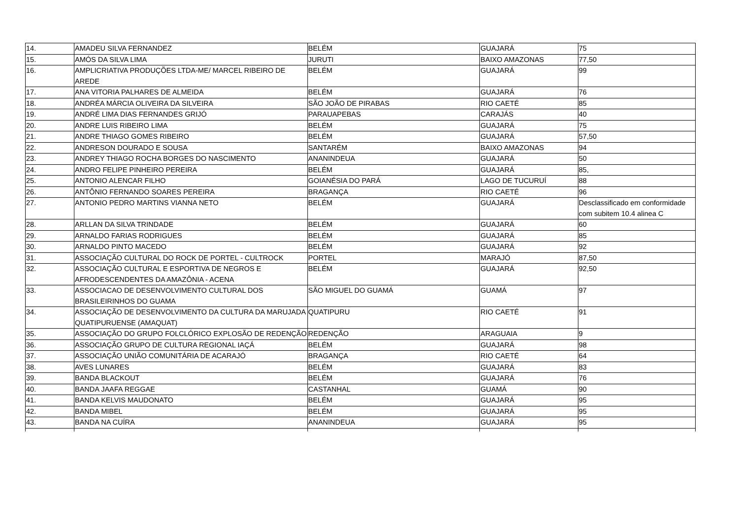| 14. | AMADEU SILVA FERNANDEZ | BELÉM | GUAJARÁ | 75 |
| 15. | AMÓS DA SILVA LIMA | JURUTI | BAIXO AMAZONAS | 77,50 |
| 16. | AMPLICRIATIVA PRODUÇÕES LTDA-ME/ MARCEL RIBEIRO DE AREDE | BELÉM | GUAJARÁ | 99 |
| 17. | ANA VITORIA PALHARES DE ALMEIDA | BELÉM | GUAJARÁ | 76 |
| 18. | ANDRÉA MÁRCIA OLIVEIRA DA SILVEIRA | SÃO JOÃO DE PIRABAS | RIO CAETÉ | 85 |
| 19. | ANDRÉ LIMA DIAS FERNANDES GRIJÓ | PARAUAPEBAS | CARAJÁS | 40 |
| 20. | ANDRE LUIS RIBEIRO LIMA | BELÉM | GUAJARÁ | 75 |
| 21. | ANDRE THIAGO GOMES RIBEIRO | BELÉM | GUAJARÁ | 57,50 |
| 22. | ANDRESON DOURADO E SOUSA | SANTARÉM | BAIXO AMAZONAS | 94 |
| 23. | ANDREY THIAGO ROCHA BORGES DO NASCIMENTO | ANANINDEUA | GUAJARÁ | 50 |
| 24. | ANDRO FELIPE PINHEIRO PEREIRA | BELÉM | GUAJARÁ | 85, |
| 25. | ANTONIO ALENCAR FILHO | GOIANÉSIA DO PARÁ | LAGO DE TUCURUÍ | 88 |
| 26. | ANTÔNIO FERNANDO SOARES PEREIRA | BRAGANÇA | RIO CAETÉ | 96 |
| 27. | ANTONIO PEDRO MARTINS VIANNA NETO | BELÉM | GUAJARÁ | Desclassificado em conformidade com subitem 10.4 alinea C |
| 28. | ARLLAN DA SILVA TRINDADE | BELÉM | GUAJARÁ | 60 |
| 29. | ARNALDO FARIAS RODRIGUES | BELÉM | GUAJARÁ | 85 |
| 30. | ARNALDO PINTO MACEDO | BELÉM | GUAJARÁ | 92 |
| 31. | ASSOCIAÇÃO CULTURAL DO ROCK DE PORTEL - CULTROCK | PORTEL | MARAJÓ | 87,50 |
| 32. | ASSOCIAÇÃO CULTURAL E ESPORTIVA DE NEGROS E AFRODESCENDENTES DA AMAZÔNIA - ACENA | BELÉM | GUAJARÁ | 92,50 |
| 33. | ASSOCIACAO DE DESENVOLVIMENTO CULTURAL DOS BRASILEIRINHOS DO GUAMA | SÃO MIGUEL DO GUAMÁ | GUAMÁ | 97 |
| 34. | ASSOCIAÇÃO DE DESENVOLVIMENTO DA CULTURA DA MARUJADA QUATIPURUENSE (AMAQUAT) | QUATIPURU | RIO CAETÉ | 91 |
| 35. | ASSOCIAÇÃO DO GRUPO FOLCLÓRICO EXPLOSÃO DE REDENÇÃO | REDENÇÃO | ARAGUAIA | 9 |
| 36. | ASSOCIAÇÃO GRUPO DE CULTURA REGIONAL IAÇÁ | BELÉM | GUAJARÁ | 98 |
| 37. | ASSOCIAÇÃO UNIÃO COMUNITÁRIA DE ACARAJÓ | BRAGANÇA | RIO CAETÉ | 64 |
| 38. | AVES LUNARES | BELÉM | GUAJARÁ | 83 |
| 39. | BANDA BLACKOUT | BELÉM | GUAJARÁ | 76 |
| 40. | BANDA JAAFA REGGAE | CASTANHAL | GUAMÁ | 90 |
| 41. | BANDA KELVIS MAUDONATO | BELÉM | GUAJARÁ | 95 |
| 42. | BANDA MIBEL | BELÉM | GUAJARÁ | 95 |
| 43. | BANDA NA CUÍRA | ANANINDEUA | GUAJARÁ | 95 |